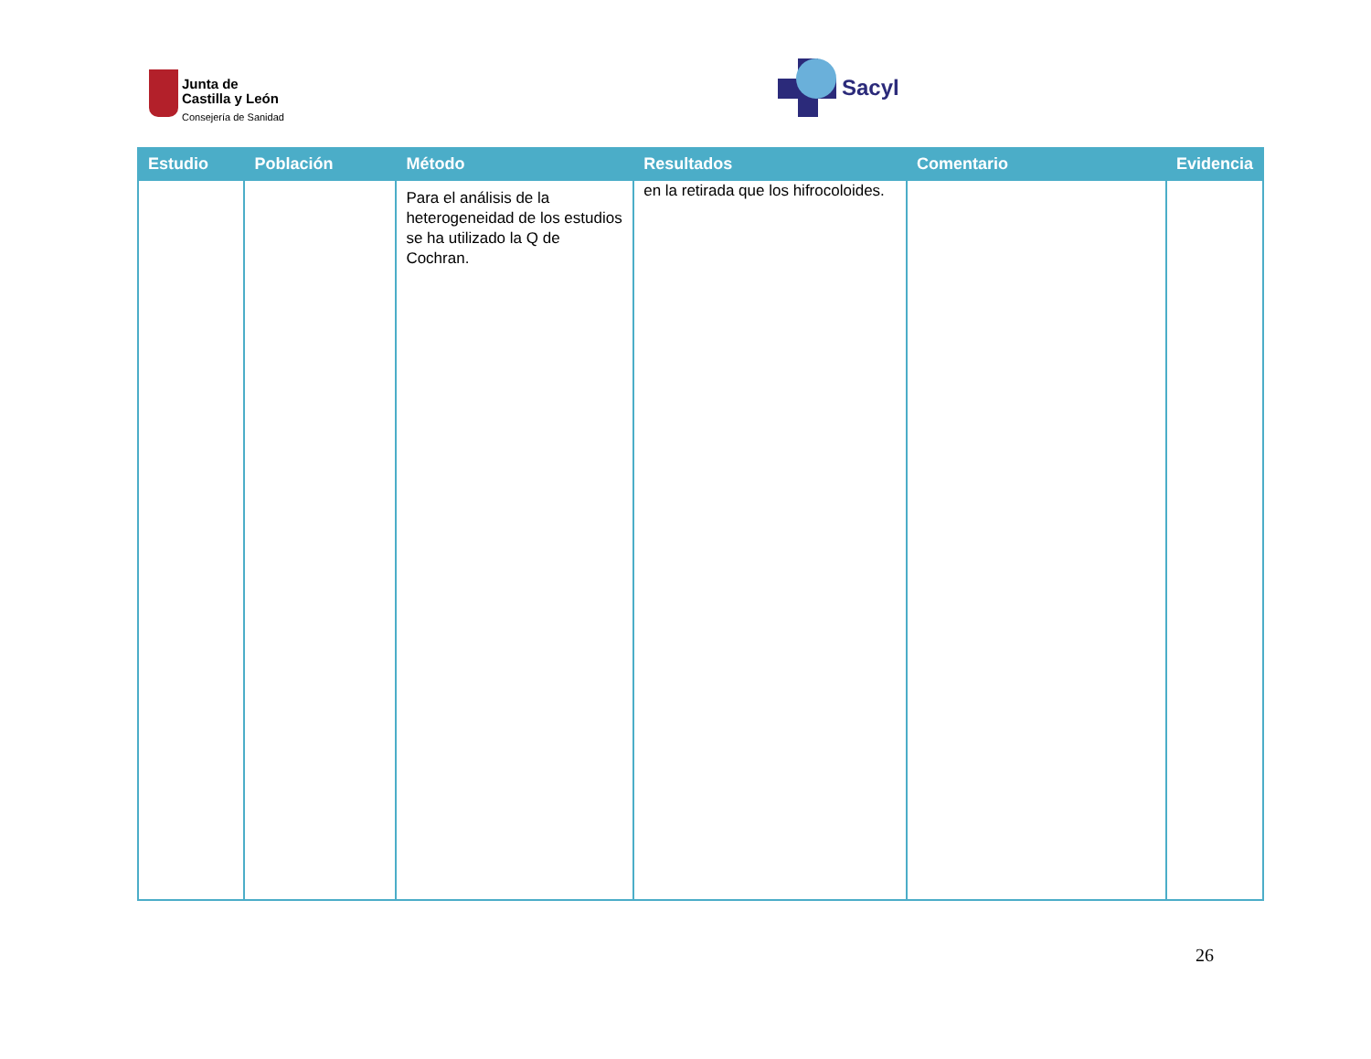Junta de
Castilla y León
Consejería de Sanidad
Sacyl
| Estudio | Población | Método | Resultados | Comentario | Evidencia |
| --- | --- | --- | --- | --- | --- |
| | | Para el análisis de la heterogeneidad de los estudios se ha utilizado la Q de Cochran. | en la retirada que los hifrocoloides. | | |
26